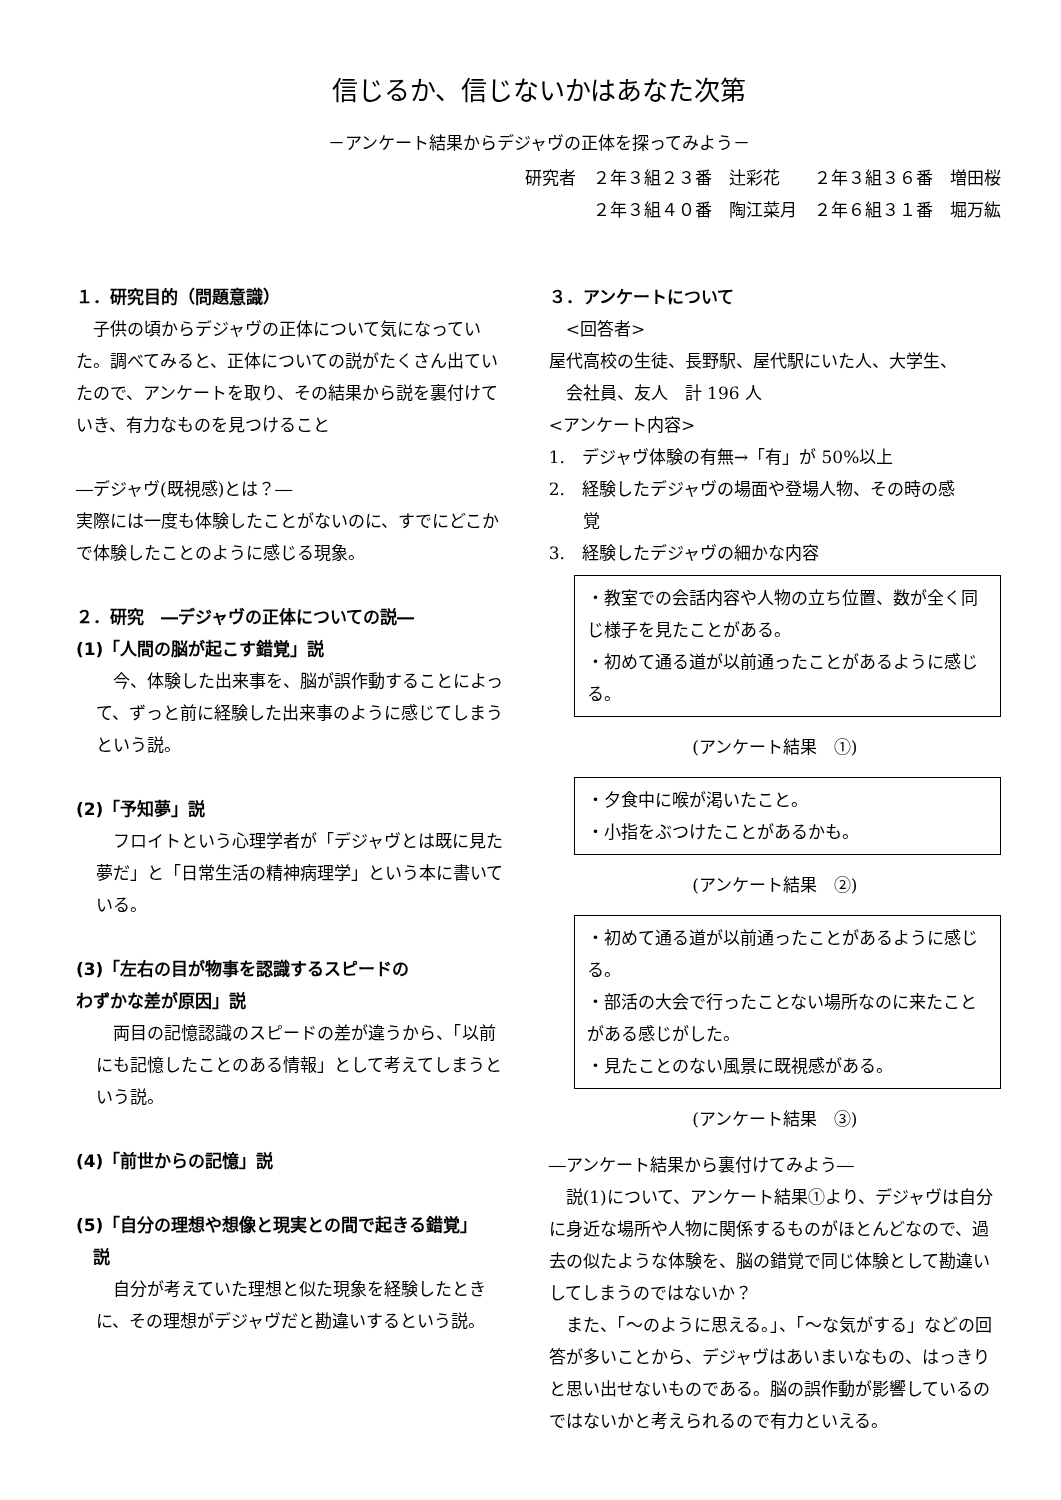信じるか、信じないかはあなた次第
－アンケート結果からデジャヴの正体を探ってみよう－
研究者　２年３組２３番　辻彩花　　２年３組３６番　増田桜
２年３組４０番　陶江菜月　２年６組３１番　堀万紘
１．研究目的（問題意識）
　子供の頃からデジャヴの正体について気になっていた。調べてみると、正体についての説がたくさん出ていたので、アンケートを取り、その結果から説を裏付けていき、有力なものを見つけること
―デジャヴ(既視感)とは？―
実際には一度も体験したことがないのに、すでにどこかで体験したことのように感じる現象。
２．研究　―デジャヴの正体についての説―
(1)「人間の脳が起こす錯覚」説
　今、体験した出来事を、脳が誤作動することによって、ずっと前に経験した出来事のように感じてしまうという説。
(2)「予知夢」説
　フロイトという心理学者が「デジャヴとは既に見た夢だ」と「日常生活の精神病理学」という本に書いている。
(3)「左右の目が物事を認識するスピードの
わずかな差が原因」説
　両目の記憶認識のスピードの差が違うから、「以前にも記憶したことのある情報」として考えてしまうという説。
(4)「前世からの記憶」説
(5)「自分の理想や想像と現実との間で起きる錯覚」
　説
　自分が考えていた理想と似た現象を経験したときに、その理想がデジャヴだと勘違いするという説。
３．アンケートについて
　<回答者>
屋代高校の生徒、長野駅、屋代駅にいた人、大学生、
　会社員、友人　計 196 人
<アンケート内容>
1.　デジャヴ体験の有無→「有」が 50%以上
2.　経験したデジャヴの場面や登場人物、その時の感
　　覚
3.　経験したデジャヴの細かな内容
・教室での会話内容や人物の立ち位置、数が全く同じ様子を見たことがある。
・初めて通る道が以前通ったことがあるように感じる。
(アンケート結果　①)
・夕食中に喉が渇いたこと。
・小指をぶつけたことがあるかも。
(アンケート結果　②)
・初めて通る道が以前通ったことがあるように感じる。
・部活の大会で行ったことない場所なのに来たことがある感じがした。
・見たことのない風景に既視感がある。
(アンケート結果　③)
―アンケート結果から裏付けてみよう―
　説(1)について、アンケート結果①より、デジャヴは自分に身近な場所や人物に関係するものがほとんどなので、過去の似たような体験を、脳の錯覚で同じ体験として勘違いしてしまうのではないか？
　また、「～のように思える。」、「～な気がする」などの回答が多いことから、デジャヴはあいまいなもの、はっきりと思い出せないものである。脳の誤作動が影響しているのではないかと考えられるので有力といえる。